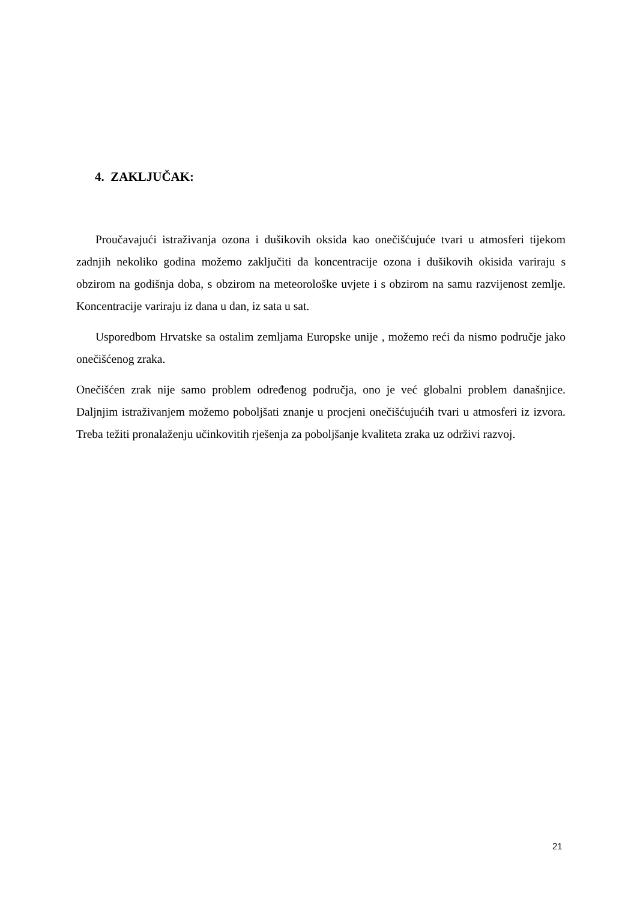4. ZAKLJUČAK:
Proučavajući istraživanja ozona i dušikovih oksida kao onečišćujuće tvari u atmosferi tijekom zadnjih nekoliko godina možemo zaključiti da koncentracije ozona i dušikovih okisida variraju s obzirom na godišnja doba, s obzirom na meteorološke uvjete i s obzirom na samu razvijenost zemlje. Koncentracije variraju iz dana u dan, iz sata u sat.
Usporedbom Hrvatske sa ostalim zemljama Europske unije , možemo reći da nismo područje jako onečišćenog zraka.
Onečišćen zrak nije samo problem određenog područja, ono je već globalni problem današnjice. Daljnjim istraživanjem možemo poboljšati znanje u procjeni onečišćujućih tvari u atmosferi iz izvora. Treba težiti pronalaženju učinkovitih rješenja za poboljšanje kvaliteta zraka uz održivi razvoj.
21